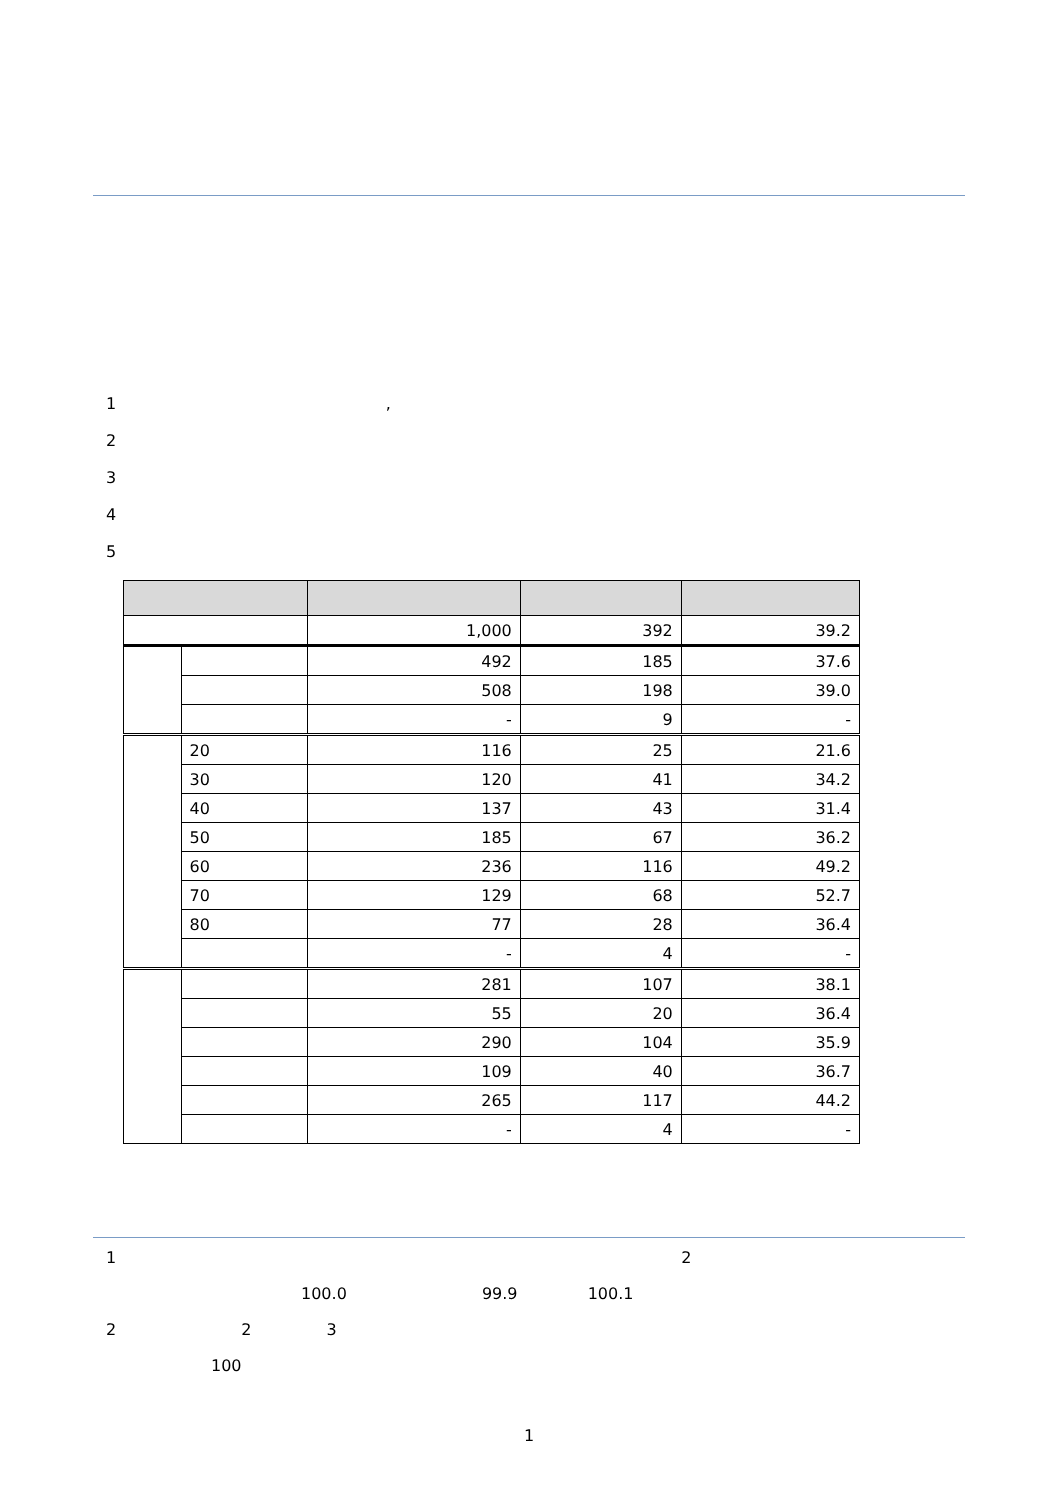1 ,
2
3
4
5
| | | 1,000 | 392 | 39.2 |
| | | 492 | 185 | 37.6 |
| | | 508 | 198 | 39.0 |
| | | - | 9 | - |
| | 20 | 116 | 25 | 21.6 |
| | 30 | 120 | 41 | 34.2 |
| | 40 | 137 | 43 | 31.4 |
| | 50 | 185 | 67 | 36.2 |
| | 60 | 236 | 116 | 49.2 |
| | 70 | 129 | 68 | 52.7 |
| | 80 | 77 | 28 | 36.4 |
| | | - | 4 | - |
| | | 281 | 107 | 38.1 |
| | | 55 | 20 | 36.4 |
| | | 290 | 104 | 35.9 |
| | | 109 | 40 | 36.7 |
| | | 265 | 117 | 44.2 |
| | | - | 4 | - |
1 2
100.0 99.9 100.1
2 2 3
100
1